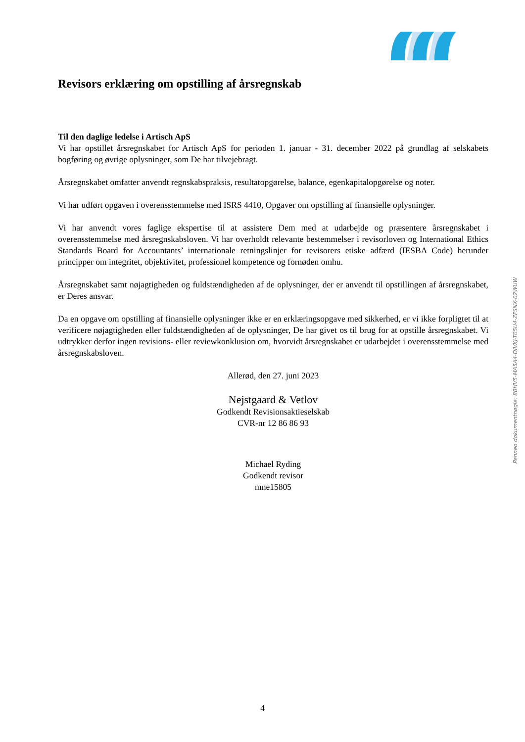Revisors erklæring om opstilling af årsregnskab
Til den daglige ledelse i Artisch ApS
Vi har opstillet årsregnskabet for Artisch ApS for perioden 1. januar - 31. december 2022 på grundlag af selskabets bogføring og øvrige oplysninger, som De har tilvejebragt.
Årsregnskabet omfatter anvendt regnskabspraksis, resultatopgørelse, balance, egenkapitalopgørelse og noter.
Vi har udført opgaven i overensstemmelse med ISRS 4410, Opgaver om opstilling af finansielle oplysninger.
Vi har anvendt vores faglige ekspertise til at assistere Dem med at udarbejde og præsentere årsregnskabet i overensstemmelse med årsregnskabsloven. Vi har overholdt relevante bestemmelser i revisorloven og International Ethics Standards Board for Accountants’ internationale retningslinjer for revisorers etiske adfærd (IESBA Code) herunder principper om integritet, objektivitet, professionel kompetence og fornøden omhu.
Årsregnskabet samt nøjagtigheden og fuldstændigheden af de oplysninger, der er anvendt til opstillingen af årsregnskabet, er Deres ansvar.
Da en opgave om opstilling af finansielle oplysninger ikke er en erklæringsopgave med sikkerhed, er vi ikke forpligtet til at verificere nøjagtigheden eller fuldstændigheden af de oplysninger, De har givet os til brug for at opstille årsregnskabet. Vi udtrykker derfor ingen revisions- eller reviewkonklusion om, hvorvidt årsregnskabet er udarbejdet i overensstemmelse med årsregnskabsloven.
Allerød, den 27. juni 2023
Nejstgaard & Vetlov
Godkendt Revisionsaktieselskab
CVR-nr 12 86 86 93
Michael Ryding
Godkendt revisor
mne15805
Penneo dokumentnøgle: 8BHV5-MA5A4-DIVKJ-T05U4-ZFSNX-02WUW
4